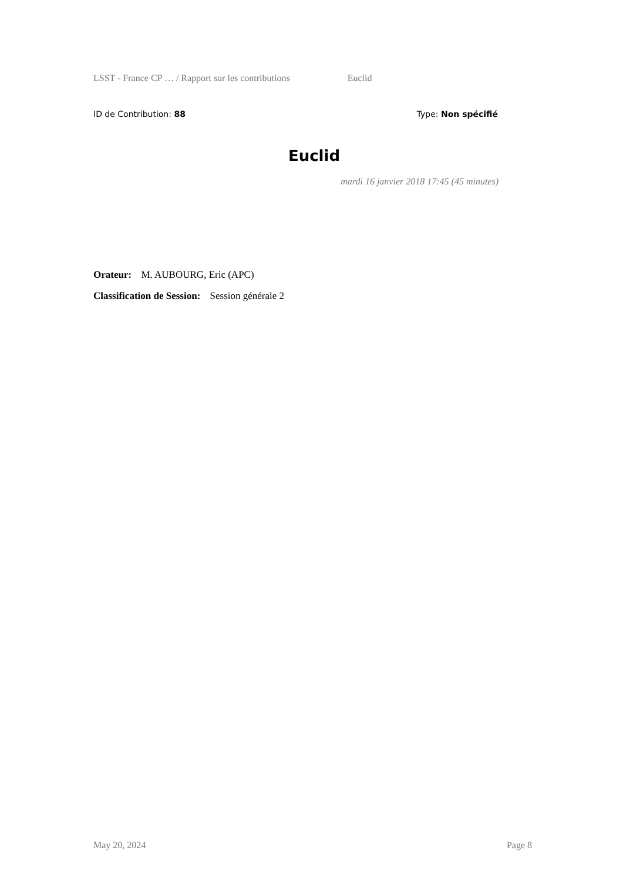LSST - France CP … / Rapport sur les contributions Euclid
ID de Contribution: 88 Type: Non spécifié
Euclid
mardi 16 janvier 2018 17:45 (45 minutes)
Orateur: M. AUBOURG, Eric (APC)
Classification de Session: Session générale 2
May 20, 2024 Page 8